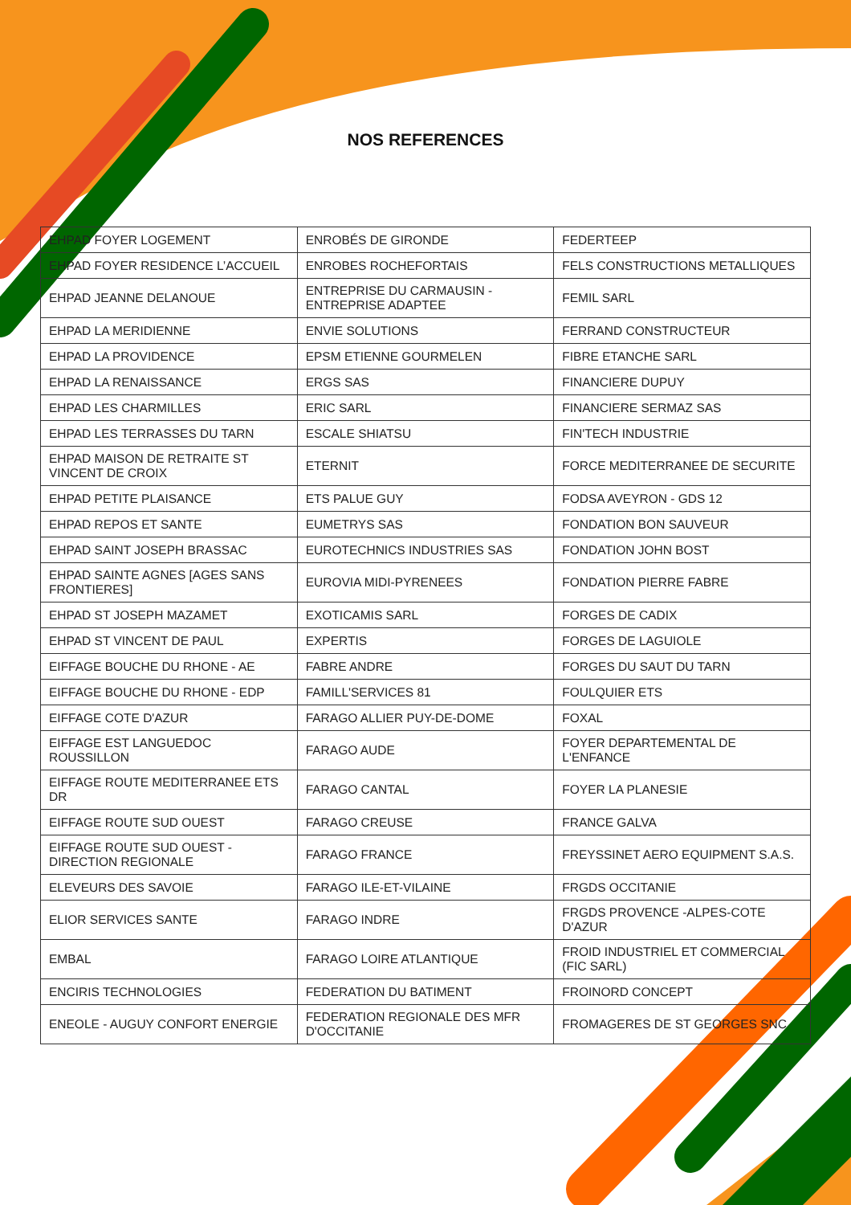NOS REFERENCES
| EHPAD FOYER LOGEMENT | ENROBÉS DE GIRONDE | FEDERTEEP |
| EHPAD FOYER RESIDENCE L’ACCUEIL | ENROBES ROCHEFORTAIS | FELS CONSTRUCTIONS METALLIQUES |
| EHPAD JEANNE DELANOUE | ENTREPRISE DU CARMAUSIN - ENTREPRISE ADAPTEE | FEMIL SARL |
| EHPAD LA MERIDIENNE | ENVIE SOLUTIONS | FERRAND CONSTRUCTEUR |
| EHPAD LA PROVIDENCE | EPSM ETIENNE GOURMELEN | FIBRE ETANCHE SARL |
| EHPAD LA RENAISSANCE | ERGS SAS | FINANCIERE DUPUY |
| EHPAD LES CHARMILLES | ERIC SARL | FINANCIERE SERMAZ SAS |
| EHPAD LES TERRASSES DU TARN | ESCALE SHIATSU | FIN'TECH INDUSTRIE |
| EHPAD MAISON DE RETRAITE ST VINCENT DE CROIX | ETERNIT | FORCE MEDITERRANEE DE SECURITE |
| EHPAD PETITE PLAISANCE | ETS PALUE GUY | FODSA AVEYRON - GDS 12 |
| EHPAD REPOS ET SANTE | EUMETRYS SAS | FONDATION BON SAUVEUR |
| EHPAD SAINT JOSEPH BRASSAC | EUROTECHNICS INDUSTRIES SAS | FONDATION JOHN BOST |
| EHPAD SAINTE AGNES [AGES SANS FRONTIERES] | EUROVIA MIDI-PYRENEES | FONDATION PIERRE FABRE |
| EHPAD ST JOSEPH MAZAMET | EXOTICAMIS SARL | FORGES DE CADIX |
| EHPAD ST VINCENT DE PAUL | EXPERTIS | FORGES DE LAGUIOLE |
| EIFFAGE BOUCHE DU RHONE - AE | FABRE ANDRE | FORGES DU SAUT DU TARN |
| EIFFAGE BOUCHE DU RHONE - EDP | FAMILL'SERVICES 81 | FOULQUIER ETS |
| EIFFAGE COTE D'AZUR | FARAGO ALLIER PUY-DE-DOME | FOXAL |
| EIFFAGE EST LANGUEDOC ROUSSILLON | FARAGO AUDE | FOYER DEPARTEMENTAL DE L'ENFANCE |
| EIFFAGE ROUTE MEDITERRANEE ETS DR | FARAGO CANTAL | FOYER LA PLANESIE |
| EIFFAGE ROUTE SUD OUEST | FARAGO CREUSE | FRANCE GALVA |
| EIFFAGE ROUTE SUD OUEST - DIRECTION REGIONALE | FARAGO FRANCE | FREYSSINET AERO EQUIPMENT S.A.S. |
| ELEVEURS DES SAVOIE | FARAGO ILE-ET-VILAINE | FRGDS OCCITANIE |
| ELIOR SERVICES SANTE | FARAGO INDRE | FRGDS PROVENCE -ALPES-COTE D'AZUR |
| EMBAL | FARAGO LOIRE ATLANTIQUE | FROID INDUSTRIEL ET COMMERCIAL (FIC SARL) |
| ENCIRIS TECHNOLOGIES | FEDERATION DU BATIMENT | FROINORD CONCEPT |
| ENEOLE - AUGUY CONFORT ENERGIE | FEDERATION REGIONALE DES MFR D'OCCITANIE | FROMAGERES DE ST GEORGES SNC |